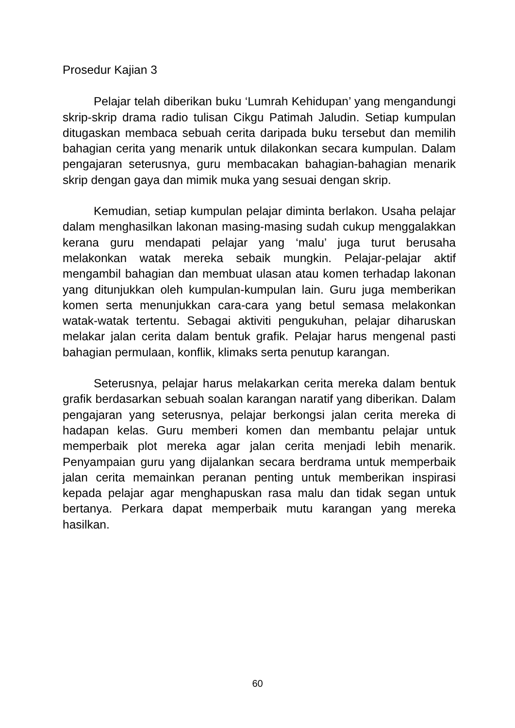Prosedur Kajian 3
Pelajar telah diberikan buku ‘Lumrah Kehidupan’ yang mengandungi skrip-skrip drama radio tulisan Cikgu Patimah Jaludin. Setiap kumpulan ditugaskan membaca sebuah cerita daripada buku tersebut dan memilih bahagian cerita yang menarik untuk dilakonkan secara kumpulan. Dalam pengajaran seterusnya, guru membacakan bahagian-bahagian menarik skrip dengan gaya dan mimik muka yang sesuai dengan skrip.
Kemudian, setiap kumpulan pelajar diminta berlakon. Usaha pelajar dalam menghasilkan lakonan masing-masing sudah cukup menggalakkan kerana guru mendapati pelajar yang ‘malu’ juga turut berusaha melakonkan watak mereka sebaik mungkin. Pelajar-pelajar aktif mengambil bahagian dan membuat ulasan atau komen terhadap lakonan yang ditunjukkan oleh kumpulan-kumpulan lain. Guru juga memberikan komen serta menunjukkan cara-cara yang betul semasa melakonkan watak-watak tertentu. Sebagai aktiviti pengukuhan, pelajar diharuskan melakar jalan cerita dalam bentuk grafik. Pelajar harus mengenal pasti bahagian permulaan, konflik, klimaks serta penutup karangan.
Seterusnya, pelajar harus melakarkan cerita mereka dalam bentuk grafik berdasarkan sebuah soalan karangan naratif yang diberikan. Dalam pengajaran yang seterusnya, pelajar berkongsi jalan cerita mereka di hadapan kelas. Guru memberi komen dan membantu pelajar untuk memperbaik plot mereka agar jalan cerita menjadi lebih menarik. Penyampaian guru yang dijalankan secara berdrama untuk memperbaik jalan cerita memainkan peranan penting untuk memberikan inspirasi kepada pelajar agar menghapuskan rasa malu dan tidak segan untuk bertanya. Perkara dapat memperbaik mutu karangan yang mereka hasilkan.
60